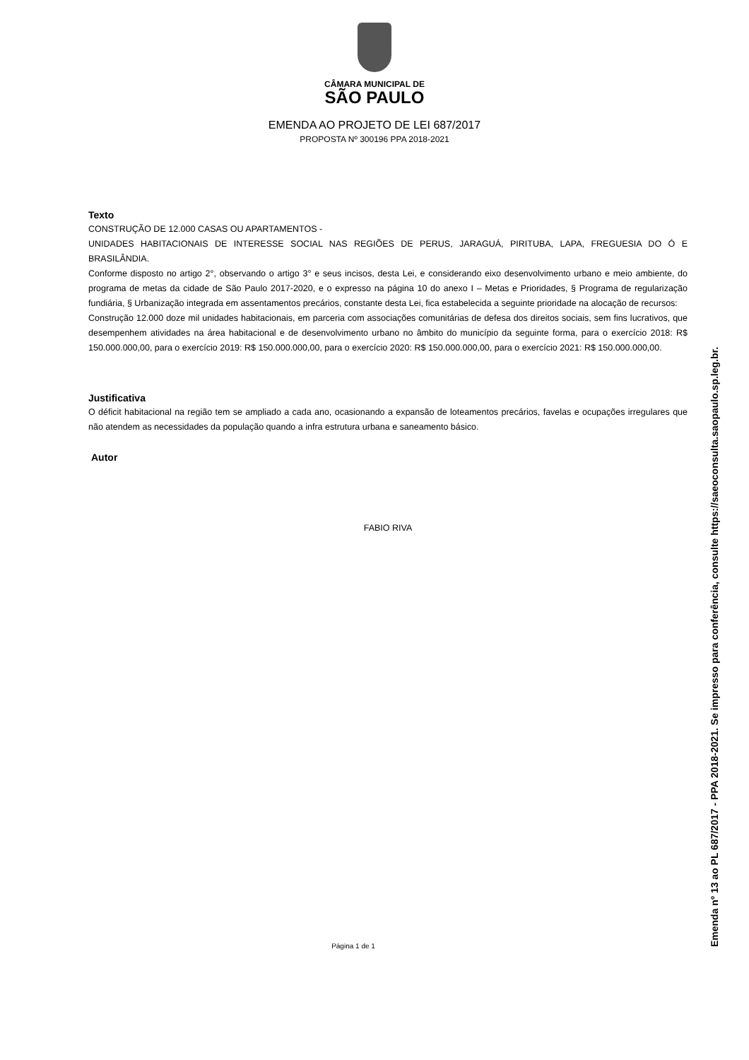CÂMARA MUNICIPAL DE
SÃO PAULO
EMENDA AO PROJETO DE LEI 687/2017
PROPOSTA Nº 300196 PPA 2018-2021
Texto
CONSTRUÇÃO DE 12.000 CASAS OU APARTAMENTOS -
UNIDADES HABITACIONAIS DE INTERESSE SOCIAL NAS REGIÕES DE PERUS, JARAGUÁ, PIRITUBA, LAPA, FREGUESIA DO Ó E BRASILÂNDIA.
Conforme disposto no artigo 2°, observando o artigo 3° e seus incisos, desta Lei, e considerando eixo desenvolvimento urbano e meio ambiente, do programa de metas da cidade de São Paulo 2017-2020, e o expresso na página 10 do anexo I – Metas e Prioridades, § Programa de regularização fundiária, § Urbanização integrada em assentamentos precários, constante desta Lei, fica estabelecida a seguinte prioridade na alocação de recursos:
Construção 12.000 doze mil unidades habitacionais, em parceria com associações comunitárias de defesa dos direitos sociais, sem fins lucrativos, que desempenhem atividades na área habitacional e de desenvolvimento urbano no âmbito do município da seguinte forma, para o exercício 2018: R$ 150.000.000,00, para o exercício 2019: R$ 150.000.000,00, para o exercício 2020: R$ 150.000.000,00, para o exercício 2021: R$ 150.000.000,00.
Justificativa
O déficit habitacional na região tem se ampliado a cada ano, ocasionando a expansão de loteamentos precários, favelas e ocupações irregulares que não atendem as necessidades da população quando a infra estrutura urbana e saneamento básico.
Autor
FABIO RIVA
Página 1 de 1
Emenda nº 13 ao PL 687/2017 - PPA 2018-2021. Se impresso para conferência, consulte https://saeoconsulta.saopaulo.sp.leg.br.